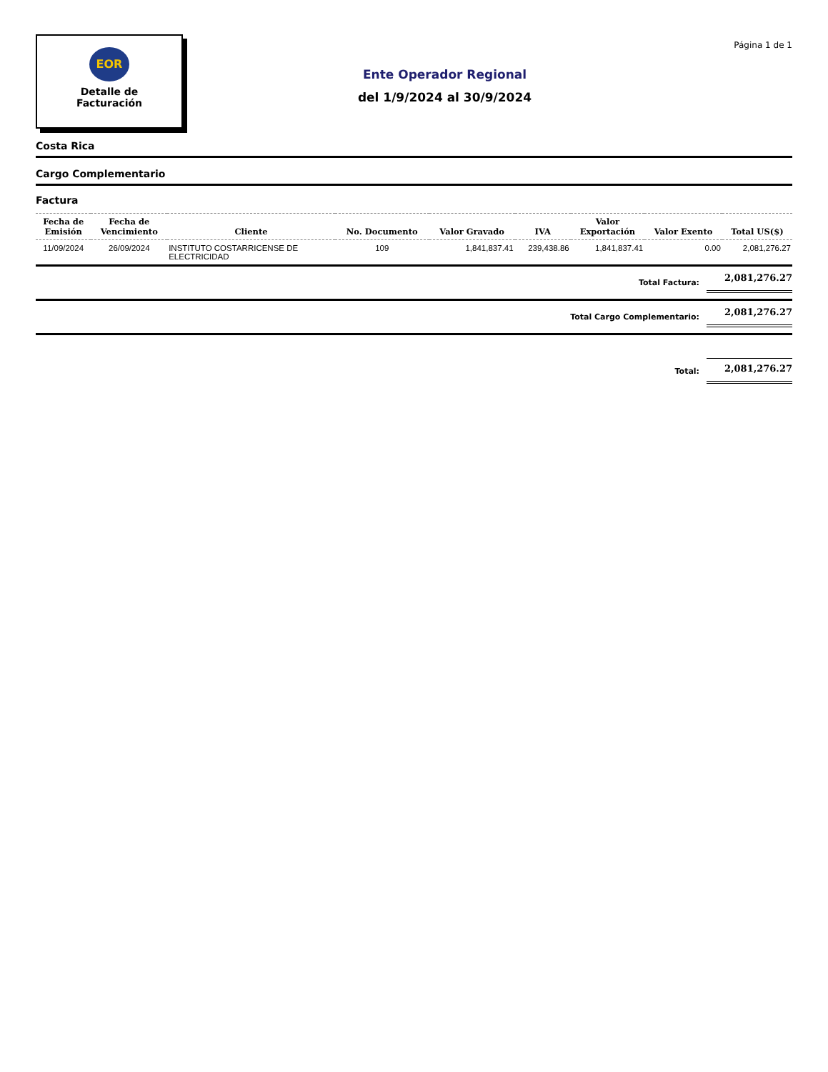EOR
Detalle de
Facturación
Ente Operador Regional
del 1/9/2024 al 30/9/2024
Página 1 de 1
Costa Rica
Cargo Complementario
Factura
| Fecha de Emisión | Fecha de Vencimiento | Cliente | No. Documento | Valor Gravado | IVA | Valor Exportación | Valor Exento | Total US($) |
| --- | --- | --- | --- | --- | --- | --- | --- | --- |
| 11/09/2024 | 26/09/2024 | INSTITUTO COSTARRICENSE DE ELECTRICIDAD | 109 | 1,841,837.41 | 239,438.86 | 1,841,837.41 | 0.00 | 2,081,276.27 |
Total Factura: 2,081,276.27
Total Cargo Complementario: 2,081,276.27
Total: 2,081,276.27